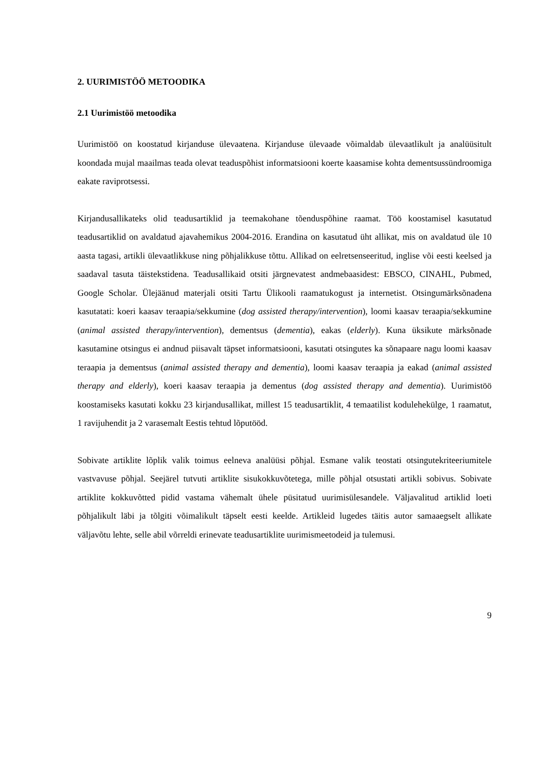2. UURIMISTÖÖ METOODIKA
2.1 Uurimistöö metoodika
Uurimistöö on koostatud kirjanduse ülevaatena. Kirjanduse ülevaade võimaldab ülevaatlikult ja analüüsitult koondada mujal maailmas teada olevat teaduspõhist informatsiooni koerte kaasamise kohta dementsussündroomiga eakate raviprotsessi.
Kirjandusallikateks olid teadusartiklid ja teemakohane tõenduspõhine raamat. Töö koostamisel kasutatud teadusartiklid on avaldatud ajavahemikus 2004-2016. Erandina on kasutatud üht allikat, mis on avaldatud üle 10 aasta tagasi, artikli ülevaatlikkuse ning põhjalikkuse tõttu. Allikad on eelretsenseeritud, inglise või eesti keelsed ja saadaval tasuta täistekstidena. Teadusallikaid otsiti järgnevatest andmebaasidest: EBSCO, CINAHL, Pubmed, Google Scholar. Ülejäänud materjali otsiti Tartu Ülikooli raamatukogust ja internetist. Otsingumärksõnadena kasutatati: koeri kaasav teraapia/sekkumine (dog assisted therapy/intervention), loomi kaasav teraapia/sekkumine (animal assisted therapy/intervention), dementsus (dementia), eakas (elderly). Kuna üksikute märksõnade kasutamine otsingus ei andnud piisavalt täpset informatsiooni, kasutati otsingutes ka sõnapaare nagu loomi kaasav teraapia ja dementsus (animal assisted therapy and dementia), loomi kaasav teraapia ja eakad (animal assisted therapy and elderly), koeri kaasav teraapia ja dementus (dog assisted therapy and dementia). Uurimistöö koostamiseks kasutati kokku 23 kirjandusallikat, millest 15 teadusartiklit, 4 temaatilist kodulehekülge, 1 raamatut, 1 ravijuhendit ja 2 varasemalt Eestis tehtud lõputööd.
Sobivate artiklite lõplik valik toimus eelneva analüüsi põhjal. Esmane valik teostati otsingutekriteeriumitele vastvavuse põhjal. Seejärel tutvuti artiklite sisukokkuvõtetega, mille põhjal otsustati artikli sobivus. Sobivate artiklite kokkuvõtted pidid vastama vähemalt ühele püsitatud uurimisülesandele. Väljavalitud artiklid loeti põhjalikult läbi ja tõlgiti võimalikult täpselt eesti keelde. Artikleid lugedes täitis autor samaaegselt allikate väljavõtu lehte, selle abil võrreldi erinevate teadusartiklite uurimismeetodeid ja tulemusi.
9